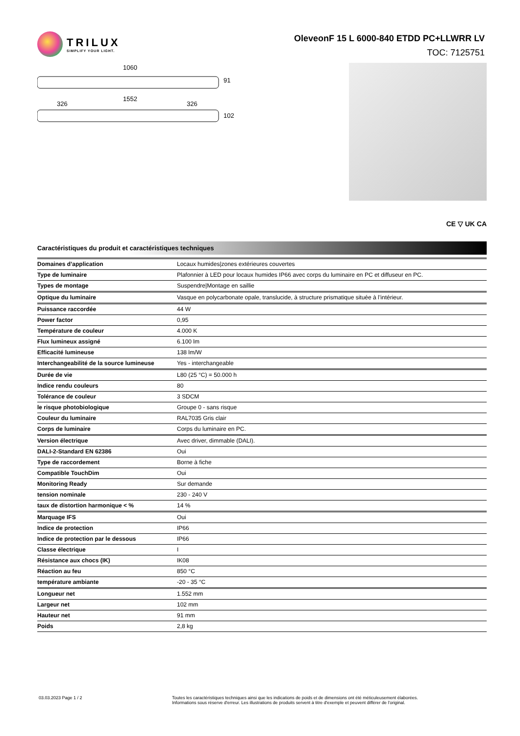TRILUX
SIMPLIFY YOUR LIGHT.
OleveonF 15 L 6000-840 ETDD PC+LLWRR LV
TOC: 7125751
1060
91
1552
326
326
102
CE ▽ UK CA
Caractéristiques du produit et caractéristiques techniques
| Domaines d’application | Locaux humides/zones extérieures couvertes |
| Type de luminaire | Plafonnier à LED pour locaux humides IP66 avec corps du luminaire en PC et diffuseur en PC. |
| Types de montage | Suspendre/Montage en saillie |
| Optique du luminaire | Vasque en polycarbonate opale, translucide, à structure prismatique située à l’intérieur. |
| Puissance raccordée | 44 W |
| Power factor | 0,95 |
| Température de couleur | 4.000 K |
| Flux lumineux assigné | 6.100 lm |
| Efficacité lumineuse | 138 lm/W |
| Interchangeabilité de la source lumineuse | Yes - interchangeable |
| Durée de vie | L80 (25 °C) = 50.000 h |
| Indice rendu couleurs | 80 |
| Tolérance de couleur | 3 SDCM |
| le risque photobiologique | Groupe 0 - sans risque |
| Couleur du luminaire | RAL7035 Gris clair |
| Corps de luminaire | Corps du luminaire en PC. |
| Version électrique | Avec driver, dimmable (DALI). |
| DALI-2-Standard EN 62386 | Oui |
| Type de raccordement | Borne à fiche |
| Compatible TouchDim | Oui |
| Monitoring Ready | Sur demande |
| tension nominale | 230 - 240 V |
| taux de distortion harmonique < % | 14 % |
| Marquage IFS | Oui |
| Indice de protection | IP66 |
| Indice de protection par le dessous | IP66 |
| Classe électrique | I |
| Résistance aux chocs (IK) | IK08 |
| Réaction au feu | 850 °C |
| température ambiante | -20 - 35 °C |
| Longueur net | 1.552 mm |
| Largeur net | 102 mm |
| Hauteur net | 91 mm |
| Poids | 2,8 kg |
03.03.2023 Page 1 / 2 Toutes les caractéristiques techniques ainsi que les indications de poids et de dimensions ont été méticuleusement élaborées.
Informations sous réserve d'erreur. Les illustrations de produits servent à titre d'exemple et peuvent différer de l'original.